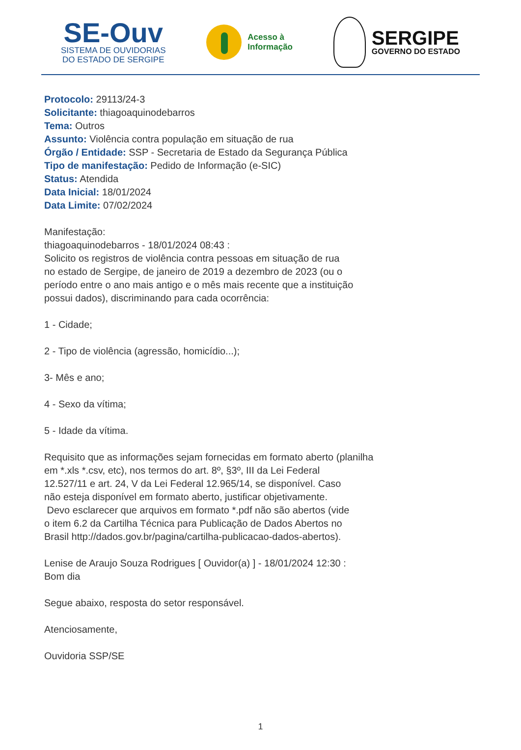SE-Ouv
SISTEMA DE OUVIDORIAS
DO ESTADO DE SERGIPE
Acesso à
Informação
SERGIPE
GOVERNO DO ESTADO
Protocolo: 29113/24-3
Solicitante: thiagoaquinodebarros
Tema: Outros
Assunto: Violência contra população em situação de rua
Órgão / Entidade: SSP - Secretaria de Estado da Segurança Pública
Tipo de manifestação: Pedido de Informação (e-SIC)
Status: Atendida
Data Inicial: 18/01/2024
Data Limite: 07/02/2024
Manifestação:
thiagoaquinodebarros - 18/01/2024 08:43 :
Solicito os registros de violência contra pessoas em situação de rua
no estado de Sergipe, de janeiro de 2019 a dezembro de 2023 (ou o
período entre o ano mais antigo e o mês mais recente que a instituição
possui dados), discriminando para cada ocorrência:
1 - Cidade;
2 - Tipo de violência (agressão, homicídio...);
3- Mês e ano;
4 - Sexo da vítima;
5 - Idade da vítima.
Requisito que as informações sejam fornecidas em formato aberto (planilha
em *.xls *.csv, etc), nos termos do art. 8º, §3º, III da Lei Federal
12.527/11 e art. 24, V da Lei Federal 12.965/14, se disponível. Caso
não esteja disponível em formato aberto, justificar objetivamente.
Devo esclarecer que arquivos em formato *.pdf não são abertos (vide
o item 6.2 da Cartilha Técnica para Publicação de Dados Abertos no
Brasil http://dados.gov.br/pagina/cartilha-publicacao-dados-abertos).
Lenise de Araujo Souza Rodrigues [ Ouvidor(a) ] - 18/01/2024 12:30 :
Bom dia
Segue abaixo, resposta do setor responsável.
Atenciosamente,
Ouvidoria SSP/SE
1